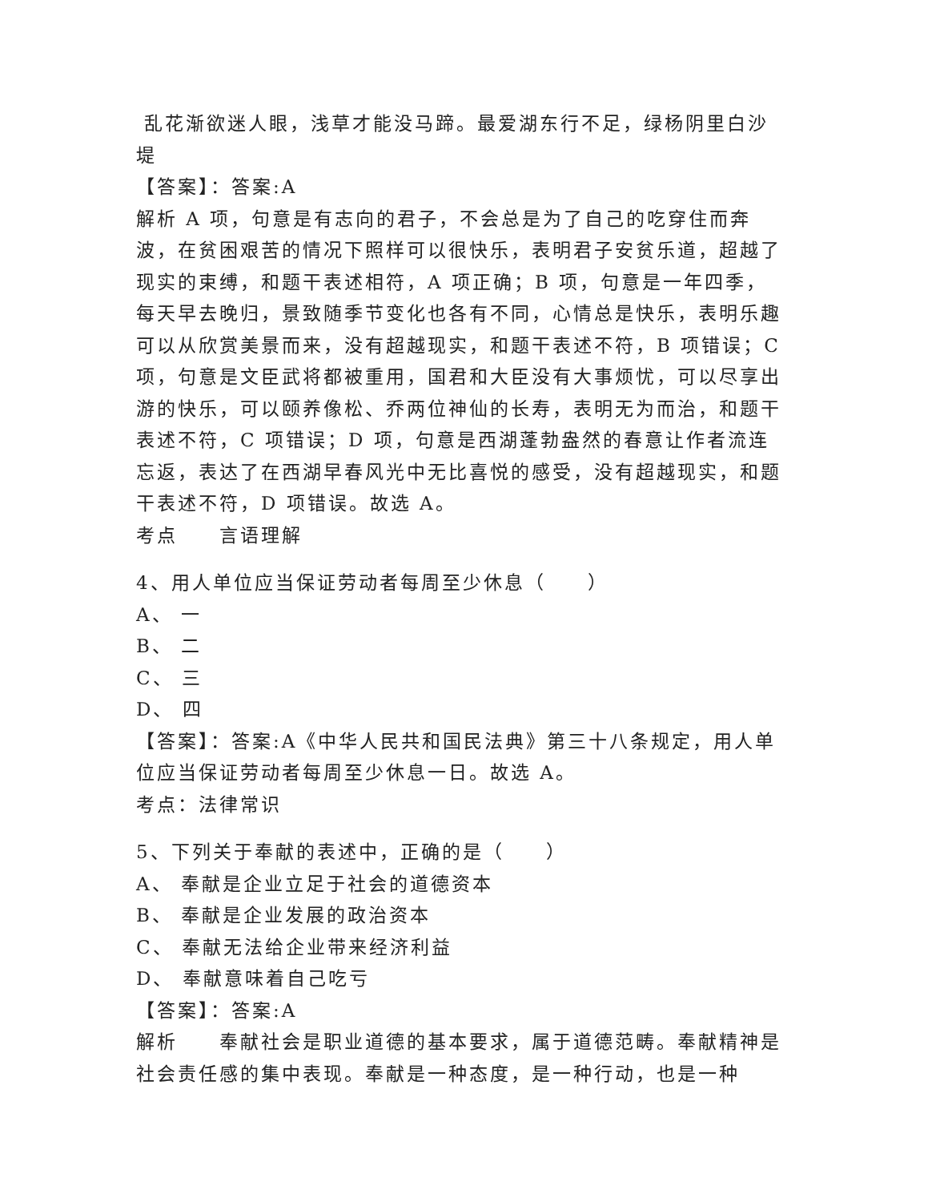乱花渐欲迷人眼，浅草才能没马蹄。最爱湖东行不足，绿杨阴里白沙堤
【答案】：答案:A
解析 A 项，句意是有志向的君子，不会总是为了自己的吃穿住而奔波，在贫困艰苦的情况下照样可以很快乐，表明君子安贫乐道，超越了现实的束缚，和题干表述相符，A 项正确；B 项，句意是一年四季，每天早去晚归，景致随季节变化也各有不同，心情总是快乐，表明乐趣可以从欣赏美景而来，没有超越现实，和题干表述不符，B 项错误；C 项，句意是文臣武将都被重用，国君和大臣没有大事烦忧，可以尽享出游的快乐，可以颐养像松、乔两位神仙的长寿，表明无为而治，和题干表述不符，C 项错误；D 项，句意是西湖蓬勃盎然的春意让作者流连忘返，表达了在西湖早春风光中无比喜悦的感受，没有超越现实，和题干表述不符，D 项错误。故选 A。
考点 言语理解
4、用人单位应当保证劳动者每周至少休息（　　）
A、 一
B、 二
C、 三
D、 四
【答案】：答案:A《中华人民共和国民法典》第三十八条规定，用人单位应当保证劳动者每周至少休息一日。故选 A。
考点：法律常识
5、下列关于奉献的表述中，正确的是（　　）
A、 奉献是企业立足于社会的道德资本
B、 奉献是企业发展的政治资本
C、 奉献无法给企业带来经济利益
D、 奉献意味着自己吃亏
【答案】：答案:A
解析 奉献社会是职业道德的基本要求，属于道德范畴。奉献精神是社会责任感的集中表现。奉献是一种态度，是一种行动，也是一种